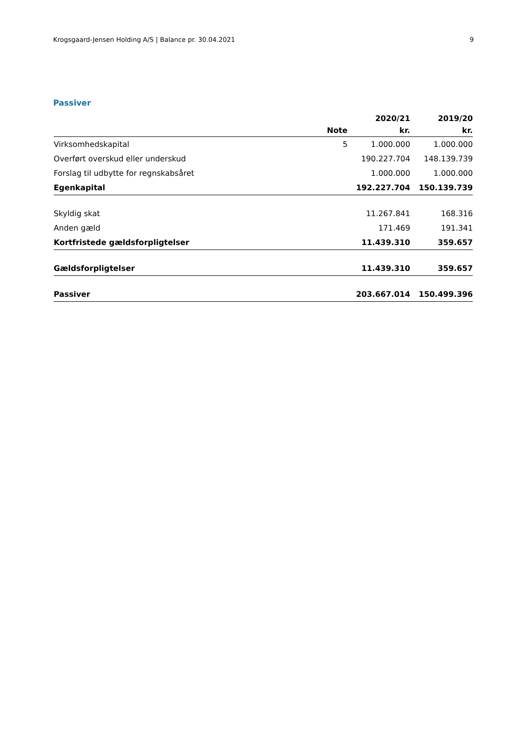Krogsgaard-Jensen Holding A/S | Balance pr. 30.04.2021 9
Passiver
| | | 2020/21 | 2019/20 |
| --- | --- | --- | --- |
| | Note | kr. | kr. |
| Virksomhedskapital | 5 | 1.000.000 | 1.000.000 |
| Overført overskud eller underskud | | 190.227.704 | 148.139.739 |
| Forslag til udbytte for regnskabsåret | | 1.000.000 | 1.000.000 |
| Egenkapital | | 192.227.704 | 150.139.739 |
| Skyldig skat | | 11.267.841 | 168.316 |
| Anden gæld | | 171.469 | 191.341 |
| Kortfristede gældsforpligtelser | | 11.439.310 | 359.657 |
| Gældsforpligtelser | | 11.439.310 | 359.657 |
| Passiver | | 203.667.014 | 150.499.396 |